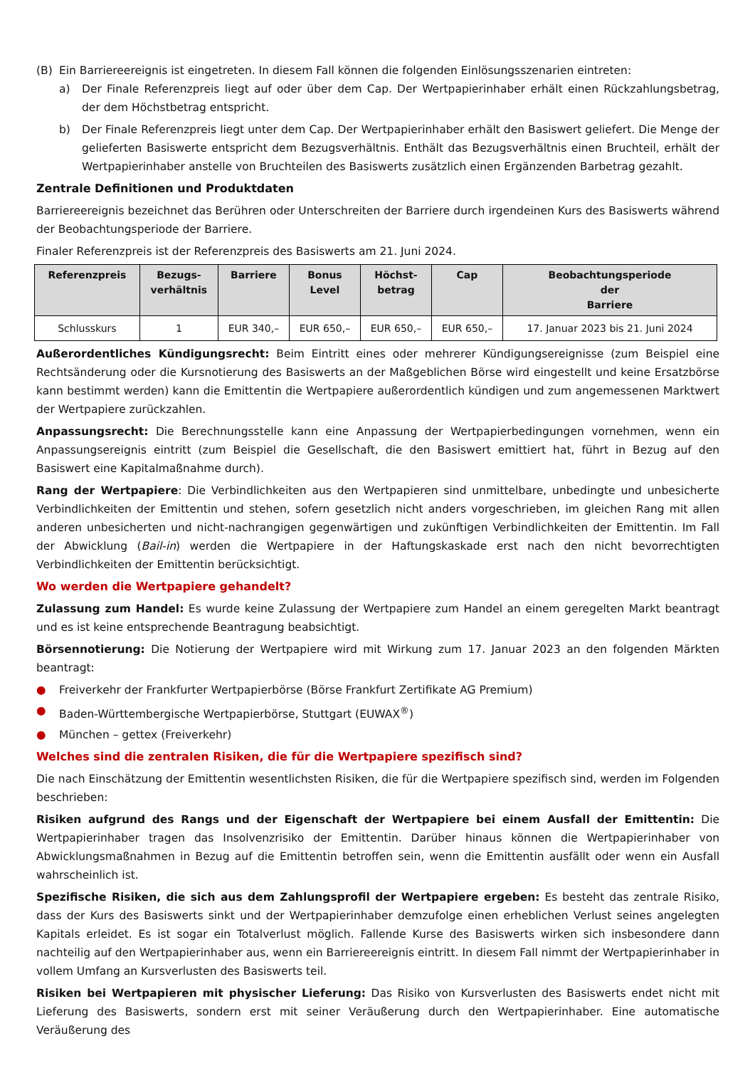(B) Ein Barriereereignis ist eingetreten. In diesem Fall können die folgenden Einlösungsszenarien eintreten:
a) Der Finale Referenzpreis liegt auf oder über dem Cap. Der Wertpapierinhaber erhält einen Rückzahlungsbetrag, der dem Höchstbetrag entspricht.
b) Der Finale Referenzpreis liegt unter dem Cap. Der Wertpapierinhaber erhält den Basiswert geliefert. Die Menge der gelieferten Basiswerte entspricht dem Bezugsverhältnis. Enthält das Bezugsverhältnis einen Bruchteil, erhält der Wertpapierinhaber anstelle von Bruchteilen des Basiswerts zusätzlich einen Ergänzenden Barbetrag gezahlt.
Zentrale Definitionen und Produktdaten
Barriereereignis bezeichnet das Berühren oder Unterschreiten der Barriere durch irgendeinen Kurs des Basiswerts während der Beobachtungsperiode der Barriere.
Finaler Referenzpreis ist der Referenzpreis des Basiswerts am 21. Juni 2024.
| Referenzpreis | Bezugs- verhältnis | Barriere | Bonus Level | Höchst- betrag | Cap | Beobachtungsperiode der Barriere |
| --- | --- | --- | --- | --- | --- | --- |
| Schlusskurs | 1 | EUR 340,– | EUR 650,– | EUR 650,– | EUR 650,– | 17. Januar 2023 bis 21. Juni 2024 |
Außerordentliches Kündigungsrecht: Beim Eintritt eines oder mehrerer Kündigungsereignisse (zum Beispiel eine Rechtsänderung oder die Kursnotierung des Basiswerts an der Maßgeblichen Börse wird eingestellt und keine Ersatzbörse kann bestimmt werden) kann die Emittentin die Wertpapiere außerordentlich kündigen und zum angemessenen Marktwert der Wertpapiere zurückzahlen.
Anpassungsrecht: Die Berechnungsstelle kann eine Anpassung der Wertpapierbedingungen vornehmen, wenn ein Anpassungsereignis eintritt (zum Beispiel die Gesellschaft, die den Basiswert emittiert hat, führt in Bezug auf den Basiswert eine Kapitalmaßnahme durch).
Rang der Wertpapiere: Die Verbindlichkeiten aus den Wertpapieren sind unmittelbare, unbedingte und unbesicherte Verbindlichkeiten der Emittentin und stehen, sofern gesetzlich nicht anders vorgeschrieben, im gleichen Rang mit allen anderen unbesicherten und nicht-nachrangigen gegenwärtigen und zukünftigen Verbindlichkeiten der Emittentin. Im Fall der Abwicklung (Bail-in) werden die Wertpapiere in der Haftungskaskade erst nach den nicht bevorrechtigten Verbindlichkeiten der Emittentin berücksichtigt.
Wo werden die Wertpapiere gehandelt?
Zulassung zum Handel: Es wurde keine Zulassung der Wertpapiere zum Handel an einem geregelten Markt beantragt und es ist keine entsprechende Beantragung beabsichtigt.
Börsennotierung: Die Notierung der Wertpapiere wird mit Wirkung zum 17. Januar 2023 an den folgenden Märkten beantragt:
● Freiverkehr der Frankfurter Wertpapierbörse (Börse Frankfurt Zertifikate AG Premium)
● Baden-Württembergische Wertpapierbörse, Stuttgart (EUWAX<sup>®</sup>)
● München – gettex (Freiverkehr)
Welches sind die zentralen Risiken, die für die Wertpapiere spezifisch sind?
Die nach Einschätzung der Emittentin wesentlichsten Risiken, die für die Wertpapiere spezifisch sind, werden im Folgenden beschrieben:
Risiken aufgrund des Rangs und der Eigenschaft der Wertpapiere bei einem Ausfall der Emittentin: Die Wertpapierinhaber tragen das Insolvenzrisiko der Emittentin. Darüber hinaus können die Wertpapierinhaber von Abwicklungsmaßnahmen in Bezug auf die Emittentin betroffen sein, wenn die Emittentin ausfällt oder wenn ein Ausfall wahrscheinlich ist.
Spezifische Risiken, die sich aus dem Zahlungsprofil der Wertpapiere ergeben: Es besteht das zentrale Risiko, dass der Kurs des Basiswerts sinkt und der Wertpapierinhaber demzufolge einen erheblichen Verlust seines angelegten Kapitals erleidet. Es ist sogar ein Totalverlust möglich. Fallende Kurse des Basiswerts wirken sich insbesondere dann nachteilig auf den Wertpapierinhaber aus, wenn ein Barriereereignis eintritt. In diesem Fall nimmt der Wertpapierinhaber in vollem Umfang an Kursverlusten des Basiswerts teil.
Risiken bei Wertpapieren mit physischer Lieferung: Das Risiko von Kursverlusten des Basiswerts endet nicht mit Lieferung des Basiswerts, sondern erst mit seiner Veräußerung durch den Wertpapierinhaber. Eine automatische Veräußerung des